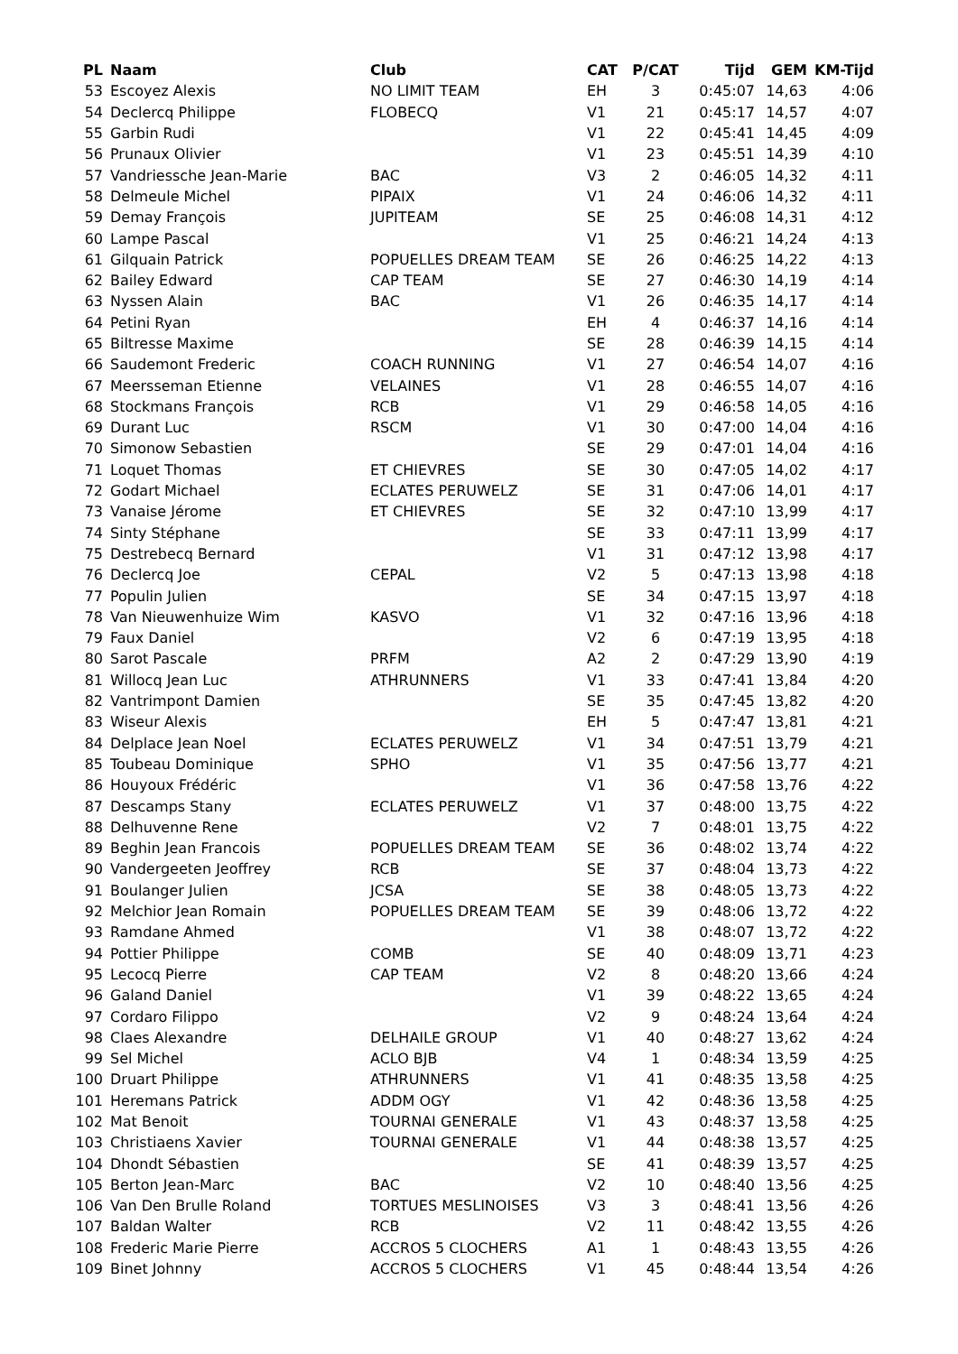| PL | Naam | Club | CAT | P/CAT | Tijd | GEM | KM-Tijd |
| --- | --- | --- | --- | --- | --- | --- | --- |
| 53 | Escoyez Alexis | NO LIMIT TEAM | EH | 3 | 0:45:07 | 14,63 | 4:06 |
| 54 | Declercq Philippe | FLOBECQ | V1 | 21 | 0:45:17 | 14,57 | 4:07 |
| 55 | Garbin Rudi | | V1 | 22 | 0:45:41 | 14,45 | 4:09 |
| 56 | Prunaux Olivier | | V1 | 23 | 0:45:51 | 14,39 | 4:10 |
| 57 | Vandriessche Jean-Marie | BAC | V3 | 2 | 0:46:05 | 14,32 | 4:11 |
| 58 | Delmeule Michel | PIPAIX | V1 | 24 | 0:46:06 | 14,32 | 4:11 |
| 59 | Demay François | JUPITEAM | SE | 25 | 0:46:08 | 14,31 | 4:12 |
| 60 | Lampe Pascal | | V1 | 25 | 0:46:21 | 14,24 | 4:13 |
| 61 | Gilquain Patrick | POPUELLES DREAM TEAM | SE | 26 | 0:46:25 | 14,22 | 4:13 |
| 62 | Bailey Edward | CAP TEAM | SE | 27 | 0:46:30 | 14,19 | 4:14 |
| 63 | Nyssen Alain | BAC | V1 | 26 | 0:46:35 | 14,17 | 4:14 |
| 64 | Petini Ryan | | EH | 4 | 0:46:37 | 14,16 | 4:14 |
| 65 | Biltresse Maxime | | SE | 28 | 0:46:39 | 14,15 | 4:14 |
| 66 | Saudemont Frederic | COACH RUNNING | V1 | 27 | 0:46:54 | 14,07 | 4:16 |
| 67 | Meersseman Etienne | VELAINES | V1 | 28 | 0:46:55 | 14,07 | 4:16 |
| 68 | Stockmans François | RCB | V1 | 29 | 0:46:58 | 14,05 | 4:16 |
| 69 | Durant Luc | RSCM | V1 | 30 | 0:47:00 | 14,04 | 4:16 |
| 70 | Simonow Sebastien | | SE | 29 | 0:47:01 | 14,04 | 4:16 |
| 71 | Loquet Thomas | ET CHIEVRES | SE | 30 | 0:47:05 | 14,02 | 4:17 |
| 72 | Godart Michael | ECLATES PERUWELZ | SE | 31 | 0:47:06 | 14,01 | 4:17 |
| 73 | Vanaise Jérome | ET CHIEVRES | SE | 32 | 0:47:10 | 13,99 | 4:17 |
| 74 | Sinty Stéphane | | SE | 33 | 0:47:11 | 13,99 | 4:17 |
| 75 | Destrebecq Bernard | | V1 | 31 | 0:47:12 | 13,98 | 4:17 |
| 76 | Declercq Joe | CEPAL | V2 | 5 | 0:47:13 | 13,98 | 4:18 |
| 77 | Populin Julien | | SE | 34 | 0:47:15 | 13,97 | 4:18 |
| 78 | Van Nieuwenhuize Wim | KASVO | V1 | 32 | 0:47:16 | 13,96 | 4:18 |
| 79 | Faux Daniel | | V2 | 6 | 0:47:19 | 13,95 | 4:18 |
| 80 | Sarot Pascale | PRFM | A2 | 2 | 0:47:29 | 13,90 | 4:19 |
| 81 | Willocq Jean Luc | ATHRUNNERS | V1 | 33 | 0:47:41 | 13,84 | 4:20 |
| 82 | Vantrimpont Damien | | SE | 35 | 0:47:45 | 13,82 | 4:20 |
| 83 | Wiseur Alexis | | EH | 5 | 0:47:47 | 13,81 | 4:21 |
| 84 | Delplace Jean Noel | ECLATES PERUWELZ | V1 | 34 | 0:47:51 | 13,79 | 4:21 |
| 85 | Toubeau Dominique | SPHO | V1 | 35 | 0:47:56 | 13,77 | 4:21 |
| 86 | Houyoux Frédéric | | V1 | 36 | 0:47:58 | 13,76 | 4:22 |
| 87 | Descamps Stany | ECLATES PERUWELZ | V1 | 37 | 0:48:00 | 13,75 | 4:22 |
| 88 | Delhuvenne Rene | | V2 | 7 | 0:48:01 | 13,75 | 4:22 |
| 89 | Beghin Jean Francois | POPUELLES DREAM TEAM | SE | 36 | 0:48:02 | 13,74 | 4:22 |
| 90 | Vandergeeten Jeoffrey | RCB | SE | 37 | 0:48:04 | 13,73 | 4:22 |
| 91 | Boulanger Julien | JCSA | SE | 38 | 0:48:05 | 13,73 | 4:22 |
| 92 | Melchior Jean Romain | POPUELLES DREAM TEAM | SE | 39 | 0:48:06 | 13,72 | 4:22 |
| 93 | Ramdane Ahmed | | V1 | 38 | 0:48:07 | 13,72 | 4:22 |
| 94 | Pottier Philippe | COMB | SE | 40 | 0:48:09 | 13,71 | 4:23 |
| 95 | Lecocq Pierre | CAP TEAM | V2 | 8 | 0:48:20 | 13,66 | 4:24 |
| 96 | Galand Daniel | | V1 | 39 | 0:48:22 | 13,65 | 4:24 |
| 97 | Cordaro Filippo | | V2 | 9 | 0:48:24 | 13,64 | 4:24 |
| 98 | Claes Alexandre | DELHAILE GROUP | V1 | 40 | 0:48:27 | 13,62 | 4:24 |
| 99 | Sel Michel | ACLO BJB | V4 | 1 | 0:48:34 | 13,59 | 4:25 |
| 100 | Druart Philippe | ATHRUNNERS | V1 | 41 | 0:48:35 | 13,58 | 4:25 |
| 101 | Heremans Patrick | ADDM OGY | V1 | 42 | 0:48:36 | 13,58 | 4:25 |
| 102 | Mat Benoit | TOURNAI GENERALE | V1 | 43 | 0:48:37 | 13,58 | 4:25 |
| 103 | Christiaens Xavier | TOURNAI GENERALE | V1 | 44 | 0:48:38 | 13,57 | 4:25 |
| 104 | Dhondt Sébastien | | SE | 41 | 0:48:39 | 13,57 | 4:25 |
| 105 | Berton Jean-Marc | BAC | V2 | 10 | 0:48:40 | 13,56 | 4:25 |
| 106 | Van Den Brulle Roland | TORTUES MESLINOISES | V3 | 3 | 0:48:41 | 13,56 | 4:26 |
| 107 | Baldan Walter | RCB | V2 | 11 | 0:48:42 | 13,55 | 4:26 |
| 108 | Frederic Marie Pierre | ACCROS 5 CLOCHERS | A1 | 1 | 0:48:43 | 13,55 | 4:26 |
| 109 | Binet Johnny | ACCROS 5 CLOCHERS | V1 | 45 | 0:48:44 | 13,54 | 4:26 |